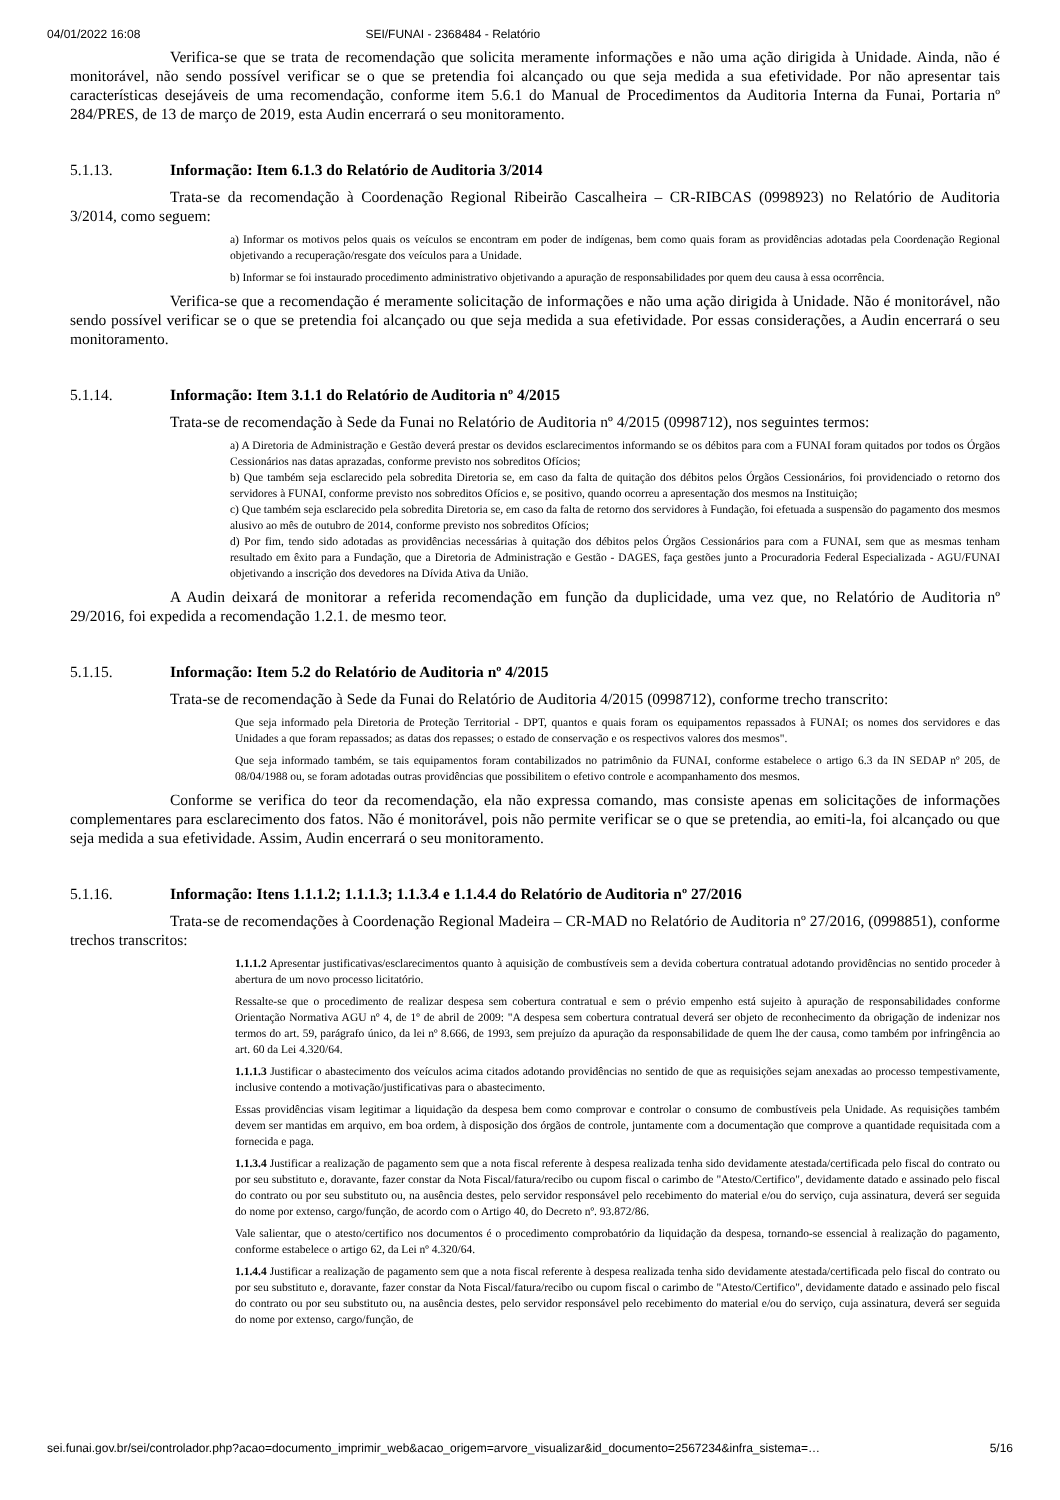04/01/2022 16:08 SEI/FUNAI - 2368484 - Relatório
Verifica-se que se trata de recomendação que solicita meramente informações e não uma ação dirigida à Unidade. Ainda, não é monitorável, não sendo possível verificar se o que se pretendia foi alcançado ou que seja medida a sua efetividade. Por não apresentar tais características desejáveis de uma recomendação, conforme item 5.6.1 do Manual de Procedimentos da Auditoria Interna da Funai, Portaria nº 284/PRES, de 13 de março de 2019, esta Audin encerrará o seu monitoramento.
5.1.13. Informação: Item 6.1.3 do Relatório de Auditoria 3/2014
Trata-se da recomendação à Coordenação Regional Ribeirão Cascalheira – CR-RIBCAS (0998923) no Relatório de Auditoria 3/2014, como seguem:
a) Informar os motivos pelos quais os veículos se encontram em poder de indígenas, bem como quais foram as providências adotadas pela Coordenação Regional objetivando a recuperação/resgate dos veículos para a Unidade.
b) Informar se foi instaurado procedimento administrativo objetivando a apuração de responsabilidades por quem deu causa à essa ocorrência.
Verifica-se que a recomendação é meramente solicitação de informações e não uma ação dirigida à Unidade. Não é monitorável, não sendo possível verificar se o que se pretendia foi alcançado ou que seja medida a sua efetividade. Por essas considerações, a Audin encerrará o seu monitoramento.
5.1.14. Informação: Item 3.1.1 do Relatório de Auditoria nº 4/2015
Trata-se de recomendação à Sede da Funai no Relatório de Auditoria nº 4/2015 (0998712), nos seguintes termos:
a) A Diretoria de Administração e Gestão deverá prestar os devidos esclarecimentos informando se os débitos para com a FUNAI foram quitados por todos os Órgãos Cessionários nas datas aprazadas, conforme previsto nos sobreditos Ofícios;
b) Que também seja esclarecido pela sobredita Diretoria se, em caso da falta de quitação dos débitos pelos Órgãos Cessionários, foi providenciado o retorno dos servidores à FUNAI, conforme previsto nos sobreditos Ofícios e, se positivo, quando ocorreu a apresentação dos mesmos na Instituição;
c) Que também seja esclarecido pela sobredita Diretoria se, em caso da falta de retorno dos servidores à Fundação, foi efetuada a suspensão do pagamento dos mesmos alusivo ao mês de outubro de 2014, conforme previsto nos sobreditos Ofícios;
d) Por fim, tendo sido adotadas as providências necessárias à quitação dos débitos pelos Órgãos Cessionários para com a FUNAI, sem que as mesmas tenham resultado em êxito para a Fundação, que a Diretoria de Administração e Gestão - DAGES, faça gestões junto a Procuradoria Federal Especializada - AGU/FUNAI objetivando a inscrição dos devedores na Dívida Ativa da União.
A Audin deixará de monitorar a referida recomendação em função da duplicidade, uma vez que, no Relatório de Auditoria nº 29/2016, foi expedida a recomendação 1.2.1. de mesmo teor.
5.1.15. Informação: Item 5.2 do Relatório de Auditoria nº 4/2015
Trata-se de recomendação à Sede da Funai do Relatório de Auditoria 4/2015 (0998712), conforme trecho transcrito:
Que seja informado pela Diretoria de Proteção Territorial - DPT, quantos e quais foram os equipamentos repassados à FUNAI; os nomes dos servidores e das Unidades a que foram repassados; as datas dos repasses; o estado de conservação e os respectivos valores dos mesmos".
Que seja informado também, se tais equipamentos foram contabilizados no patrimônio da FUNAI, conforme estabelece o artigo 6.3 da IN SEDAP nº 205, de 08/04/1988 ou, se foram adotadas outras providências que possibilitem o efetivo controle e acompanhamento dos mesmos.
Conforme se verifica do teor da recomendação, ela não expressa comando, mas consiste apenas em solicitações de informações complementares para esclarecimento dos fatos. Não é monitorável, pois não permite verificar se o que se pretendia, ao emiti-la, foi alcançado ou que seja medida a sua efetividade. Assim, Audin encerrará o seu monitoramento.
5.1.16. Informação: Itens 1.1.1.2; 1.1.1.3; 1.1.3.4 e 1.1.4.4 do Relatório de Auditoria nº 27/2016
Trata-se de recomendações à Coordenação Regional Madeira – CR-MAD no Relatório de Auditoria nº 27/2016, (0998851), conforme trechos transcritos:
1.1.1.2 Apresentar justificativas/esclarecimentos quanto à aquisição de combustíveis sem a devida cobertura contratual adotando providências no sentido proceder à abertura de um novo processo licitatório.
Ressalte-se que o procedimento de realizar despesa sem cobertura contratual e sem o prévio empenho está sujeito à apuração de responsabilidades conforme Orientação Normativa AGU nº 4, de 1º de abril de 2009: "A despesa sem cobertura contratual deverá ser objeto de reconhecimento da obrigação de indenizar nos termos do art. 59, parágrafo único, da lei nº 8.666, de 1993, sem prejuízo da apuração da responsabilidade de quem lhe der causa, como também por infringência ao art. 60 da Lei 4.320/64.
1.1.1.3 Justificar o abastecimento dos veículos acima citados adotando providências no sentido de que as requisições sejam anexadas ao processo tempestivamente, inclusive contendo a motivação/justificativas para o abastecimento.
Essas providências visam legitimar a liquidação da despesa bem como comprovar e controlar o consumo de combustíveis pela Unidade. As requisições também devem ser mantidas em arquivo, em boa ordem, à disposição dos órgãos de controle, juntamente com a documentação que comprove a quantidade requisitada com a fornecida e paga.
1.1.3.4 Justificar a realização de pagamento sem que a nota fiscal referente à despesa realizada tenha sido devidamente atestada/certificada pelo fiscal do contrato ou por seu substituto e, doravante, fazer constar da Nota Fiscal/fatura/recibo ou cupom fiscal o carimbo de "Atesto/Certifico", devidamente datado e assinado pelo fiscal do contrato ou por seu substituto ou, na ausência destes, pelo servidor responsável pelo recebimento do material e/ou do serviço, cuja assinatura, deverá ser seguida do nome por extenso, cargo/função, de acordo com o Artigo 40, do Decreto nº. 93.872/86.
Vale salientar, que o atesto/certifico nos documentos é o procedimento comprobatório da liquidação da despesa, tornando-se essencial à realização do pagamento, conforme estabelece o artigo 62, da Lei nº 4.320/64.
1.1.4.4 Justificar a realização de pagamento sem que a nota fiscal referente à despesa realizada tenha sido devidamente atestada/certificada pelo fiscal do contrato ou por seu substituto e, doravante, fazer constar da Nota Fiscal/fatura/recibo ou cupom fiscal o carimbo de "Atesto/Certifico", devidamente datado e assinado pelo fiscal do contrato ou por seu substituto ou, na ausência destes, pelo servidor responsável pelo recebimento do material e/ou do serviço, cuja assinatura, deverá ser seguida do nome por extenso, cargo/função, de
sei.funai.gov.br/sei/controlador.php?acao=documento_imprimir_web&acao_origem=arvore_visualizar&id_documento=2567234&infra_sistema=… 5/16